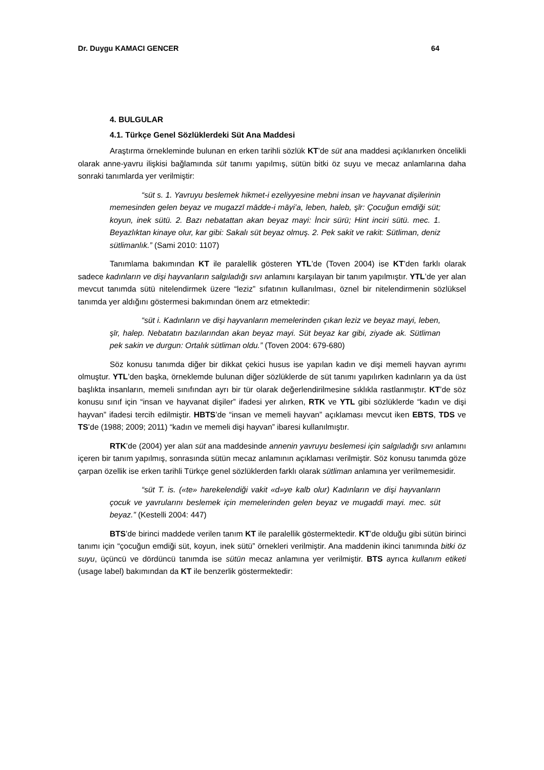Dr. Duygu KAMACI GENCER 64
4. BULGULAR
4.1. Türkçe Genel Sözlüklerdeki Süt Ana Maddesi
Araştırma örnekleminde bulunan en erken tarihli sözlük KT’de süt ana maddesi açıklanırken öncelikli olarak anne-yavru ilişkisi bağlamında süt tanımı yapılmış, sütün bitki öz suyu ve mecaz anlamlarına daha sonraki tanımlarda yer verilmiştir:
“süt s. 1. Yavruyu beslemek hikmet-i ezeliyyesine mebni insan ve hayvanat dişilerinin memesinden gelen beyaz ve mugazzī mādde-i māyi’a, leben, haleb, şīr: Çocuğun emdiği süt; koyun, inek sütü. 2. Bazı nebatattan akan beyaz mayi: İncir sürü; Hint inciri sütü. mec. 1. Beyazlıktan kinaye olur, kar gibi: Sakalı süt beyaz olmuş. 2. Pek sakit ve rakit: Sütliman, deniz sütlimanlık.” (Sami 2010: 1107)
Tanımlama bakımından KT ile paralellik gösteren YTL’de (Toven 2004) ise KT’den farklı olarak sadece kadınların ve dişi hayvanların salgıladığı sıvı anlamını karşılayan bir tanım yapılmıştır. YTL’de yer alan mevcut tanımda sütü nitelendirmek üzere “leziz” sıfatının kullanılması, öznel bir nitelendirmenin sözlüksel tanımda yer aldığını göstermesi bakımından önem arz etmektedir:
“süt i. Kadınların ve dişi hayvanların memelerinden çıkan leziz ve beyaz mayi, leben, şīr, halep. Nebatatın bazılarından akan beyaz mayi. Süt beyaz kar gibi, ziyade ak. Sütliman pek sakin ve durgun: Ortalık sütliman oldu.” (Toven 2004: 679-680)
Söz konusu tanımda diğer bir dikkat çekici husus ise yapılan kadın ve dişi memeli hayvan ayrımı olmuştur. YTL’den başka, örneklemde bulunan diğer sözlüklerde de süt tanımı yapılırken kadınların ya da üst başlıkta insanların, memeli sınıfından ayrı bir tür olarak değerlendirilmesine sıklıkla rastlanmıştır. KT’de söz konusu sınıf için “insan ve hayvanat dişiler” ifadesi yer alırken, RTK ve YTL gibi sözlüklerde “kadın ve dişi hayvan” ifadesi tercih edilmiştir. HBTS’de “insan ve memeli hayvan” açıklaması mevcut iken EBTS, TDS ve TS’de (1988; 2009; 2011) “kadın ve memeli dişi hayvan” ibaresi kullanılmıştır.
RTK’de (2004) yer alan süt ana maddesinde annenin yavruyu beslemesi için salgıladığı sıvı anlamını içeren bir tanım yapılmış, sonrasında sütün mecaz anlamının açıklaması verilmiştir. Söz konusu tanımda göze çarpan özellik ise erken tarihli Türkçe genel sözlüklerden farklı olarak sütliman anlamına yer verilmemesidir.
“süt T. is. («te» harekelendiği vakit «d»ye kalb olur) Kadınların ve dişi hayvanların çocuk ve yavrularını beslemek için memelerinden gelen beyaz ve mugaddi mayi. mec. süt beyaz.” (Kestelli 2004: 447)
BTS’de birinci maddede verilen tanım KT ile paralellik göstermektedir. KT’de olduğu gibi sütün birinci tanımı için “çocuğun emdiği süt, koyun, inek sütü” örnekleri verilmiştir. Ana maddenin ikinci tanımında bitki öz suyu, üçüncü ve dördüncü tanımda ise sütün mecaz anlamına yer verilmiştir. BTS ayrıca kullanım etiketi (usage label) bakımından da KT ile benzerlik göstermektedir: